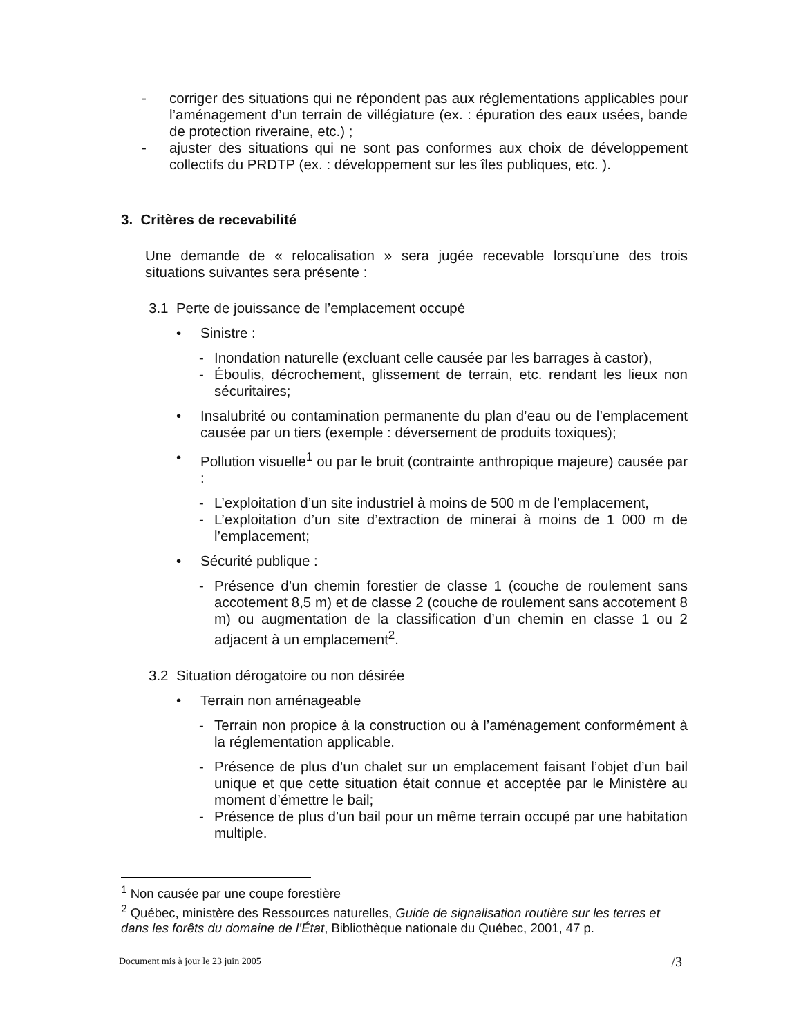- corriger des situations qui ne répondent pas aux réglementations applicables pour l’aménagement d’un terrain de villégiature (ex. : épuration des eaux usées, bande de protection riveraine, etc.) ;
- ajuster des situations qui ne sont pas conformes aux choix de développement collectifs du PRDTP (ex. : développement sur les îles publiques, etc. ).
3. Critères de recevabilité
Une demande de « relocalisation » sera jugée recevable lorsqu’une des trois situations suivantes sera présente :
3.1 Perte de jouissance de l’emplacement occupé
• Sinistre :
- Inondation naturelle (excluant celle causée par les barrages à castor),
- Éboulis, décrochement, glissement de terrain, etc. rendant les lieux non sécuritaires;
• Insalubrité ou contamination permanente du plan d’eau ou de l’emplacement causée par un tiers (exemple : déversement de produits toxiques);
• Pollution visuelle<sup>1</sup> ou par le bruit (contrainte anthropique majeure) causée par :
- L’exploitation d’un site industriel à moins de 500 m de l’emplacement,
- L’exploitation d’un site d’extraction de minerai à moins de 1 000 m de l’emplacement;
• Sécurité publique :
- Présence d’un chemin forestier de classe 1 (couche de roulement sans accotement 8,5 m) et de classe 2 (couche de roulement sans accotement 8 m) ou augmentation de la classification d’un chemin en classe 1 ou 2 adjacent à un emplacement<sup>2</sup>.
3.2 Situation dérogatoire ou non désirée
• Terrain non aménageable
- Terrain non propice à la construction ou à l’aménagement conformément à la réglementation applicable.
- Présence de plus d’un chalet sur un emplacement faisant l’objet d’un bail unique et que cette situation était connue et acceptée par le Ministère au moment d’émettre le bail;
- Présence de plus d’un bail pour un même terrain occupé par une habitation multiple.
<sup>1</sup> Non causée par une coupe forestière
<sup>2</sup> Québec, ministère des Ressources naturelles, Guide de signalisation routière sur les terres et dans les forêts du domaine de l’État, Bibliothèque nationale du Québec, 2001, 47 p.
Document mis à jour le 23 juin 2005 /3